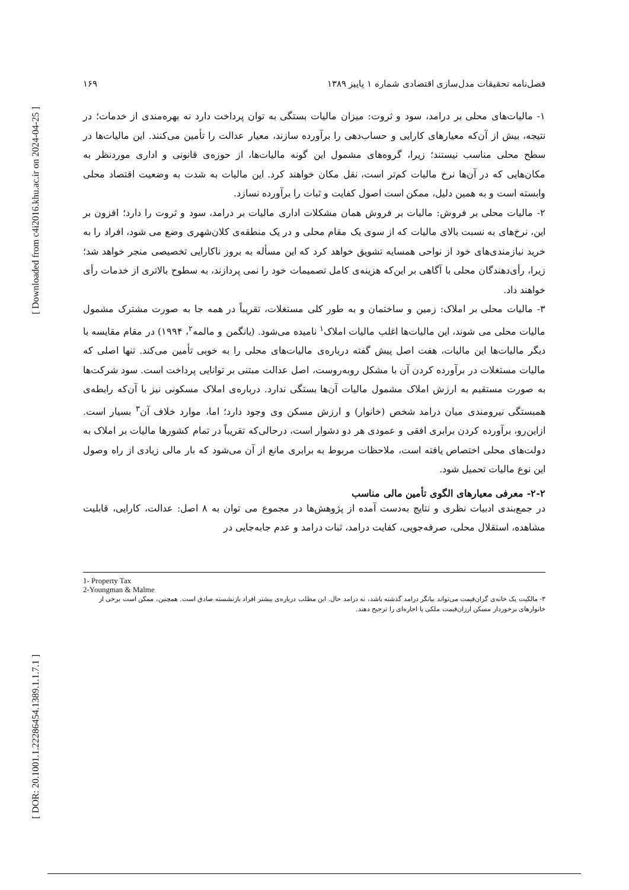[ Downloaded from c4i2016.khu.ac.ir on 2024-04-25 ]
[ DOR: 20.1001.1.22286454.1389.1.1.7.1 ]
فصل‌نامه تحقیقات مدل‌سازی اقتصادی شماره ۱ پاییز ۱۳۸۹ ۱۶۹
۱- مالیات‌های محلی بر درامد، سود و ثروت: میزان مالیات بستگی به توان پرداخت دارد نه بهره‌مندی از خدمات؛ در نتیجه، بیش از آن‌که معیارهای کارایی و حساب‌دهی را برآورده سازند، معیار عدالت را تأمین می‌کنند. این مالیات‌ها در سطح محلی مناسب نیستند؛ زیرا، گروه‌های مشمول این گونه مالیات‌ها، از حوزه‌ی قانونی و اداری موردنظر به مکان‌هایی که در آن‌ها نرخ مالیات کم‌تر است، نقل مکان خواهند کرد. این مالیات به شدت به وضعیت اقتصاد محلی وابسته است و به همین دلیل، ممکن است اصول کفایت و ثبات را برآورده نسازد.
۲- مالیات محلی بر فروش: مالیات بر فروش همان مشکلات اداری مالیات بر درامد، سود و ثروت را دارد؛ افزون بر این، نرخ‌های به نسبت بالای مالیات که از سوی یک مقام محلی و در یک منطقه‌ی کلان‌شهری وضع می شود، افراد را به خرید نیازمندی‌های خود از نواحی همسایه تشویق خواهد کرد که این مسأله به بروز ناکارایی تخصیصی منجر خواهد شد؛ زیرا، رأی‌دهندگان محلی با آگاهی بر این‌که هزینه‌ی کامل تصمیمات خود را نمی پردازند، به سطوح بالاتری از خدمات رأی خواهند داد.
۳- مالیات محلی بر املاک: زمین و ساختمان و به طور کلی مستغلات، تقریباً در همه جا به صورت مشترک مشمول مالیات محلی می شوند، این مالیات‌ها اغلب مالیات املاک<sup>۱</sup> نامیده می‌شود. (یانگمن و مالمه<sup>۲</sup>، ۱۹۹۴) در مقام مقایسه با دیگر مالیات‌ها این مالیات، هفت اصل پیش گفته درباره‌ی مالیات‌های محلی را به خوبی تأمین می‌کند. تنها اصلی که مالیات مستغلات در برآورده کردن آن با مشکل روبه‌روست، اصل عدالت مبتنی بر توانایی پرداخت است. سود شرکت‌ها به صورت مستقیم به ارزش املاک مشمول مالیات آن‌ها بستگی ندارد. درباره‌ی املاک مسکونی نیز با آن‌که رابطه‌ی همبستگی نیرومندی میان درامد شخص (خانوار) و ارزش مسکن وی وجود دارد؛ اما، موارد خلاف آن<sup>۳</sup> بسیار است. ازاین‌رو، برآورده کردن برابری افقی و عمودی هر دو دشوار است، درحالی‌که تقریباً در تمام کشورها مالیات بر املاک به دولت‌های محلی اختصاص یافته است، ملاحظات مربوط به برابری مانع از آن می‌شود که بار مالی زیادی از راه وصول این نوع مالیات تحمیل شود.
۲-۲- معرفی معیارهای الگوی تأمین مالی مناسب
در جمع‌بندی ادبیات نظری و نتایج به‌دست آمده از پژوهش‌ها در مجموع می توان به ۸ اصل: عدالت، کارایی، قابلیت مشاهده، استقلال محلی، صرفه‌جویی، کفایت درامد، ثبات درامد و عدم جابه‌جایی در
1- Property Tax
2-Youngman & Malme
۳- مالکیت یک خانه‌ی گران‌قیمت می‌تواند بیانگر درامد گذشته باشد، نه درامد حال. این مطلب درباره‌ی بیشتر افراد بازنشسته صادق است. همچنین، ممکن است برخی از خانوارهای برخوردار مسکن ارزان‌قیمت ملکی یا اجاره‌ای را ترجیح دهند.